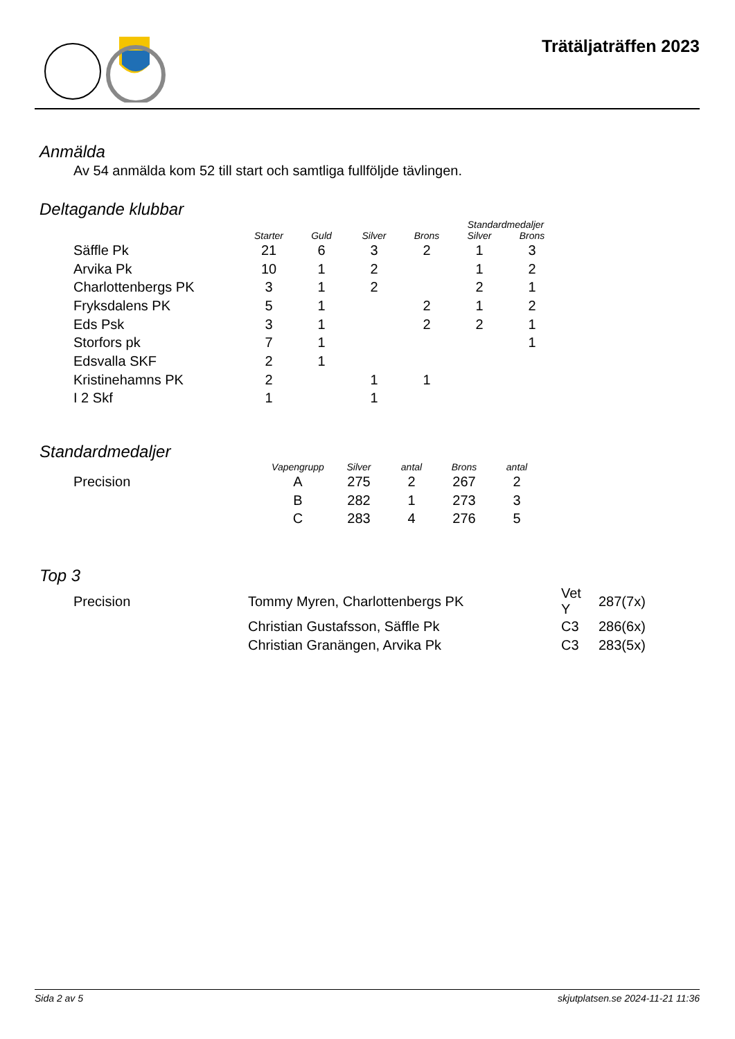Trätäljaträffen 2023
Anmälda
Av 54 anmälda kom 52 till start och samtliga fullföljde tävlingen.
Deltagande klubbar
| | | | | | Standardmedaljer | |
| --- | --- | --- | --- | --- | --- | --- |
| | Starter | Guld | Silver | Brons | Silver | Brons |
| Säffle Pk | 21 | 6 | 3 | 2 | 1 | 3 |
| Arvika Pk | 10 | 1 | 2 | | 1 | 2 |
| Charlottenbergs PK | 3 | 1 | 2 | | 2 | 1 |
| Fryksdalens PK | 5 | 1 | | 2 | 1 | 2 |
| Eds Psk | 3 | 1 | | 2 | 2 | 1 |
| Storfors pk | 7 | 1 | | | | 1 |
| Edsvalla SKF | 2 | 1 | | | | |
| Kristinehamns PK | 2 | | 1 | 1 | | |
| I 2 Skf | 1 | | 1 | | | |
Standardmedaljer
| | Vapengrupp | Silver | antal | Brons | antal |
| --- | --- | --- | --- | --- | --- |
| Precision | A | 275 | 2 | 267 | 2 |
| | B | 282 | 1 | 273 | 3 |
| | C | 283 | 4 | 276 | 5 |
Top 3
| Precision | Tommy Myren, Charlottenbergs PK | Vet Y | 287(7x) |
| | Christian Gustafsson, Säffle Pk | C3 | 286(6x) |
| | Christian Granängen, Arvika Pk | C3 | 283(5x) |
Sida 2 av 5 skjutplatsen.se 2024-11-21 11:36